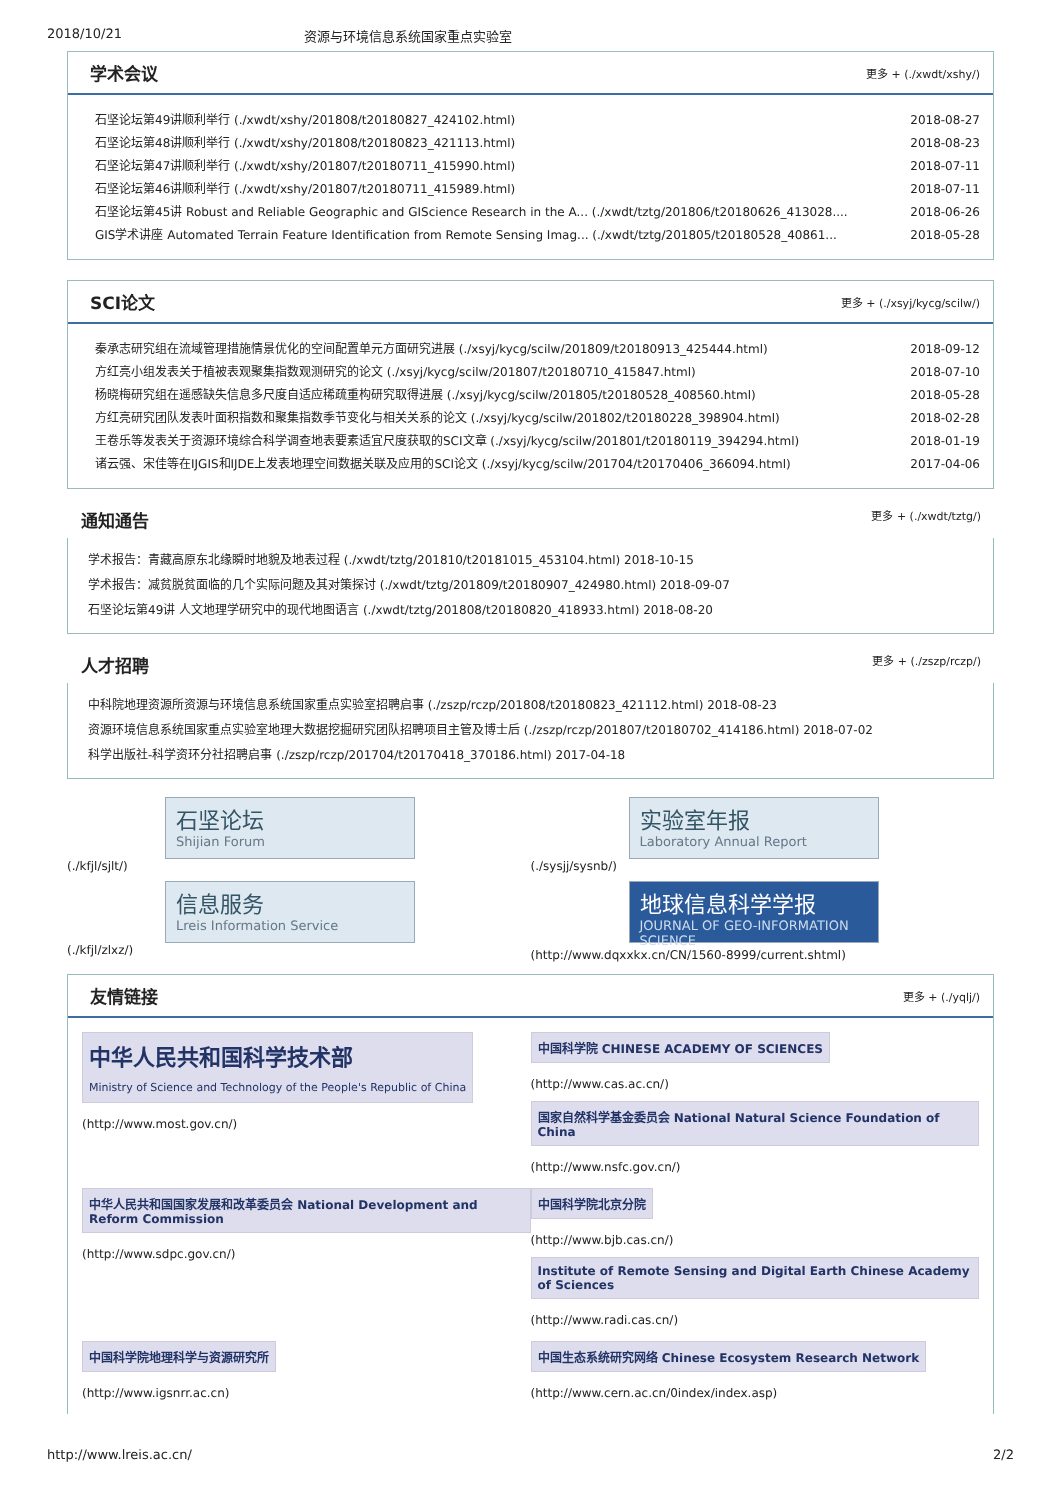2018/10/21 资源与环境信息系统国家重点实验室
学术会议 更多 + (./xwdt/xshy/)
石坚论坛第49讲顺利举行 (./xwdt/xshy/201808/t20180827_424102.html) 2018-08-27
石坚论坛第48讲顺利举行 (./xwdt/xshy/201808/t20180823_421113.html) 2018-08-23
石坚论坛第47讲顺利举行 (./xwdt/xshy/201807/t20180711_415990.html) 2018-07-11
石坚论坛第46讲顺利举行 (./xwdt/xshy/201807/t20180711_415989.html) 2018-07-11
石坚论坛第45讲 Robust and Reliable Geographic and GIScience Research in the A... (./xwdt/tztg/201806/t20180626_413028.... 2018-06-26
GIS学术讲座 Automated Terrain Feature Identification from Remote Sensing Imag... (./xwdt/tztg/201805/t20180528_40861... 2018-05-28
SCI论文 更多 + (./xsyj/kycg/scilw/)
秦承志研究组在流域管理措施情景优化的空间配置单元方面研究进展 (./xsyj/kycg/scilw/201809/t20180913_425444.html) 2018-09-12
方红亮小组发表关于植被表观聚集指数观测研究的论文 (./xsyj/kycg/scilw/201807/t20180710_415847.html) 2018-07-10
杨晓梅研究组在遥感缺失信息多尺度自适应稀疏重构研究取得进展 (./xsyj/kycg/scilw/201805/t20180528_408560.html) 2018-05-28
方红亮研究团队发表叶面积指数和聚集指数季节变化与相关关系的论文 (./xsyj/kycg/scilw/201802/t20180228_398904.html) 2018-02-28
王卷乐等发表关于资源环境综合科学调查地表要素适宜尺度获取的SCI文章 (./xsyj/kycg/scilw/201801/t20180119_394294.html) 2018-01-19
诸云强、宋佳等在IJGIS和IJDE上发表地理空间数据关联及应用的SCI论文 (./xsyj/kycg/scilw/201704/t20170406_366094.html) 2017-04-06
通知通告 更多 + (./xwdt/tztg/)
学术报告：青藏高原东北缘瞬时地貌及地表过程 (./xwdt/tztg/201810/t20181015_453104.html) 2018-10-15
学术报告：减贫脱贫面临的几个实际问题及其对策探讨 (./xwdt/tztg/201809/t20180907_424980.html) 2018-09-07
石坚论坛第49讲 人文地理学研究中的现代地图语言 (./xwdt/tztg/201808/t20180820_418933.html) 2018-08-20
人才招聘 更多 + (./zszp/rczp/)
中科院地理资源所资源与环境信息系统国家重点实验室招聘启事 (./zszp/rczp/201808/t20180823_421112.html) 2018-08-23
资源环境信息系统国家重点实验室地理大数据挖掘研究团队招聘项目主管及博士后 (./zszp/rczp/201807/t20180702_414186.html) 2018-07-02
科学出版社-科学资环分社招聘启事 (./zszp/rczp/201704/t20170418_370186.html) 2017-04-18
石坚论坛
Shijian Forum
(./kfjl/sjlt/)
实验室年报
Laboratory Annual Report
(./sysjj/sysnb/)
信息服务
Lreis Information Service
(./kfjl/zlxz/)
地球信息科学学报
JOURNAL OF GEO-INFORMATION SCIENCE
(http://www.dqxxkx.cn/CN/1560-8999/current.shtml)
友情链接 更多 + (./yqlj/)
中华人民共和国科学技术部
Ministry of Science and Technology of the People's Republic of China
(http://www.most.gov.cn/)
中国科学院 CHINESE ACADEMY OF SCIENCES
(http://www.cas.ac.cn/)
国家自然科学基金委员会 National Natural Science Foundation of China
(http://www.nsfc.gov.cn/)
中华人民共和国国家发展和改革委员会 National Development and Reform Commission
(http://www.sdpc.gov.cn/)
中国科学院北京分院
(http://www.bjb.cas.cn/)
Institute of Remote Sensing and Digital Earth Chinese Academy of Sciences
(http://www.radi.cas.cn/)
中国科学院地理科学与资源研究所
(http://www.igsnrr.ac.cn)
中国生态系统研究网络 Chinese Ecosystem Research Network
(http://www.cern.ac.cn/0index/index.asp)
http://www.lreis.ac.cn/ 2/2